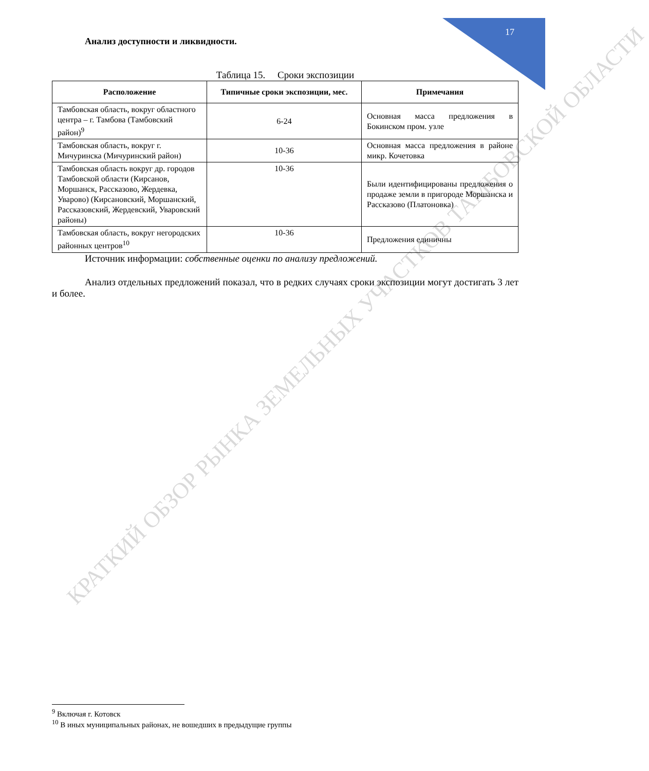17
Анализ доступности и ликвидности.
Таблица 15. Сроки экспозиции
| Расположение | Типичные сроки экспозиции, мес. | Примечания |
| --- | --- | --- |
| Тамбовская область, вокруг областного центра – г. Тамбова (Тамбовский район)<sup>9</sup> | 6-24 | Основная масса предложения в Бокинском пром. узле |
| Тамбовская область, вокруг г. Мичуринска (Мичуринский район) | 10-36 | Основная масса предложения в районе микр. Кочетовка |
| Тамбовская область вокруг др. городов Тамбовской области (Кирсанов, Моршанск, Рассказово, Жердевка, Уварово) (Кирсановский, Моршанский, Рассказовский, Жердевский, Уваровский районы) | 10-36 | Были идентифицированы предложения о продаже земли в пригороде Моршанска и Рассказово (Платоновка) |
| Тамбовская область, вокруг негородских районных центров<sup>10</sup> | 10-36 | Предложения единичны |
Источник информации: собственные оценки по анализу предложений.
Анализ отдельных предложений показал, что в редких случаях сроки экспозиции могут достигать 3 лет и более.
КРАТКИЙ ОБЗОР РЫНКА ЗЕМЕЛЬНЫХ УЧАСТКОВ ТАМБОВСКОЙ ОБЛАСТИ
<sup>9</sup> Включая г. Котовск
<sup>10</sup> В иных муниципальных районах, не вошедших в предыдущие группы